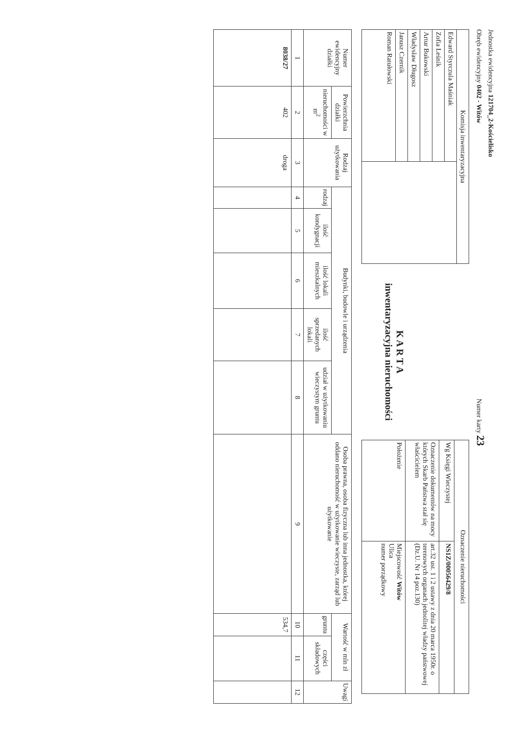Jednostka ewidencyjna 121704_2-Kościelisko
Obręb ewidencyjny 0402 - Witów Numer karty 23
| Komisja inwentaryzacyjna | |
| --- | --- |
| Edward Styrczula Maśniak | |
| Zofia Leśnik | |
| Artur Bukowski | |
| Władysław Długosz | |
| Janusz Czernik | |
| Roman Ratułowski | |
K A R T A
inwentaryzacyjna nieruchomości
| Oznaczenie nieruchomości | |
| --- | --- |
| Wg Księgi Wieczystej | NS1Z/00056429/8 |
| Oznaczenie dokumentów na mocy których Skarb Państwa stał się właścicielem | art.32 ust. 1 i 2 ustawy z dnia 20 marca 1950r. o terenowych organach jednolitej władzy państwowej (Dz.U. Nr 14 poz.130) |
| Położenie | Miejscowość Witów Ulica numer porządkowy |
| Numer ewidencyjny działki | Powierzchnia działki | Rodzaj użytkowania | Budynki, budowle i urządzenia | | | | | Osoba prawna, osoba fizyczna lub inna jednostka, której oddano nieruchomość w użytkowanie wieczyste, zarząd lub użytkowanie | Wartość w mln zł | | Uwagi |
| --- | --- | --- | --- | --- | --- | --- | --- | --- | --- | --- | --- |
| | nieruchomości w m<sup>2</sup> | | rodzaj | ilość kondygnacji | ilość lokali mieszkalnych | ilość sprzedanych lokali | udział w użytkowaniu wieczystym gruntu | | gruntu | części składowych | |
| 1 | 2 | 3 | 4 | 5 | 6 | 7 | 8 | 9 | 10 | 11 | 12 |
| 8038/27 | 402 | droga | | | | | | | 534,7 | | |